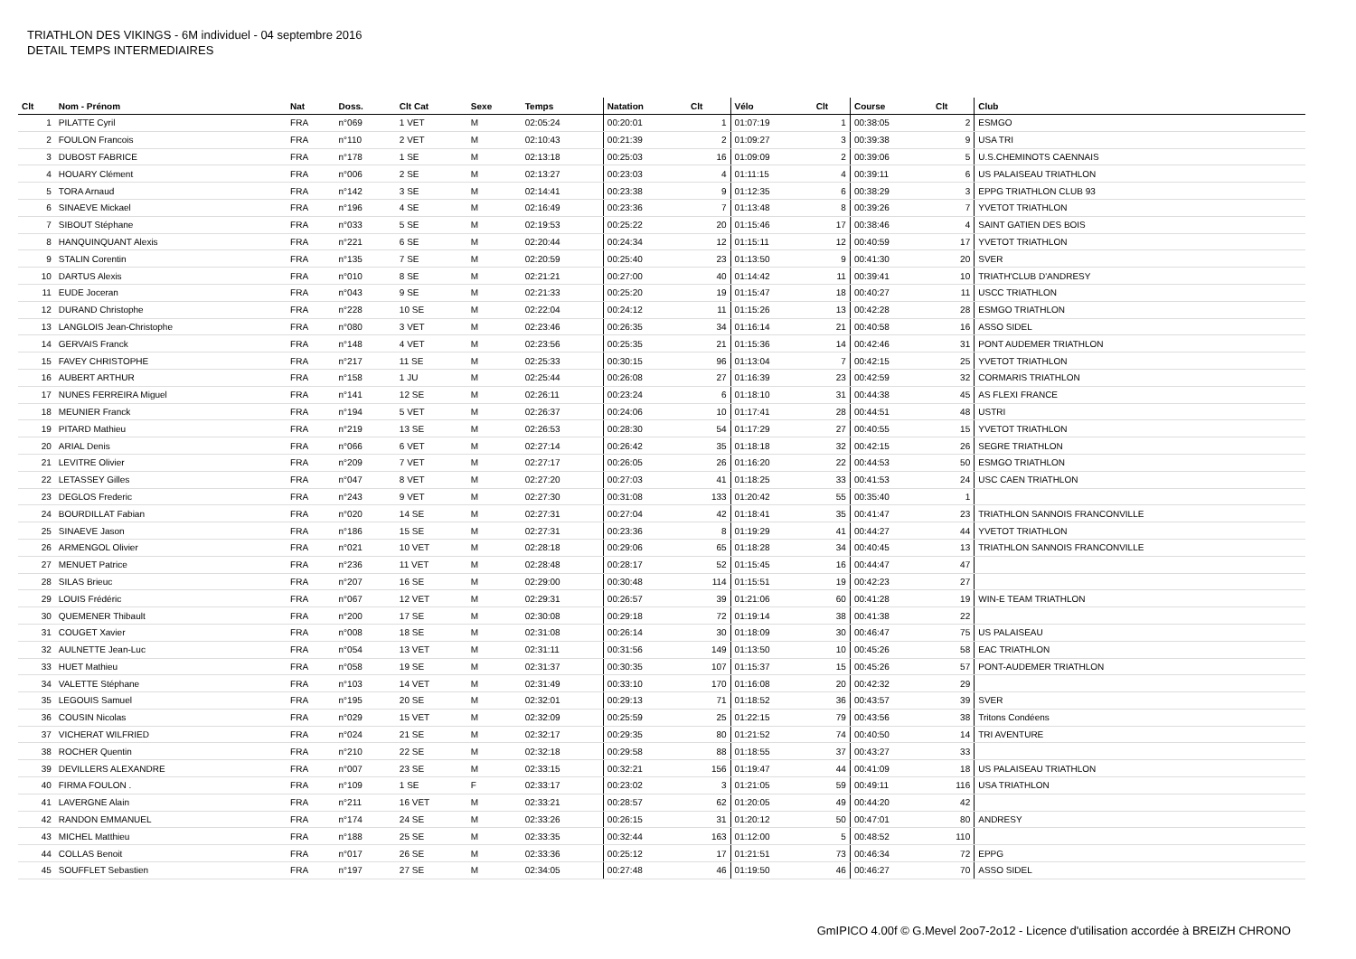TRIATHLON DES VIKINGS - 6M individuel - 04 septembre 2016
DETAIL TEMPS INTERMEDIAIRES
| Clt | Nom - Prénom | Nat | Doss. | Clt Cat | Sexe | Temps | Natation | Clt | Vélo | Clt | Course | Clt | Club |
| --- | --- | --- | --- | --- | --- | --- | --- | --- | --- | --- | --- | --- | --- |
| 1 | PILATTE Cyril | FRA | n°069 | 1 VET | M | 02:05:24 | 00:20:01 | 1 | 01:07:19 | 1 | 00:38:05 | 2 | ESMGO |
| 2 | FOULON Francois | FRA | n°110 | 2 VET | M | 02:10:43 | 00:21:39 | 2 | 01:09:27 | 3 | 00:39:38 | 9 | USA TRI |
| 3 | DUBOST FABRICE | FRA | n°178 | 1 SE | M | 02:13:18 | 00:25:03 | 16 | 01:09:09 | 2 | 00:39:06 | 5 | U.S.CHEMINOTS CAENNAIS |
| 4 | HOUARY Clément | FRA | n°006 | 2 SE | M | 02:13:27 | 00:23:03 | 4 | 01:11:15 | 4 | 00:39:11 | 6 | US PALAISEAU TRIATHLON |
| 5 | TORA Arnaud | FRA | n°142 | 3 SE | M | 02:14:41 | 00:23:38 | 9 | 01:12:35 | 6 | 00:38:29 | 3 | EPPG TRIATHLON CLUB 93 |
| 6 | SINAEVE Mickael | FRA | n°196 | 4 SE | M | 02:16:49 | 00:23:36 | 7 | 01:13:48 | 8 | 00:39:26 | 7 | YVETOT TRIATHLON |
| 7 | SIBOUT Stéphane | FRA | n°033 | 5 SE | M | 02:19:53 | 00:25:22 | 20 | 01:15:46 | 17 | 00:38:46 | 4 | SAINT GATIEN DES BOIS |
| 8 | HANQUINQUANT Alexis | FRA | n°221 | 6 SE | M | 02:20:44 | 00:24:34 | 12 | 01:15:11 | 12 | 00:40:59 | 17 | YVETOT TRIATHLON |
| 9 | STALIN Corentin | FRA | n°135 | 7 SE | M | 02:20:59 | 00:25:40 | 23 | 01:13:50 | 9 | 00:41:30 | 20 | SVER |
| 10 | DARTUS Alexis | FRA | n°010 | 8 SE | M | 02:21:21 | 00:27:00 | 40 | 01:14:42 | 11 | 00:39:41 | 10 | TRIATH'CLUB D'ANDRESY |
| 11 | EUDE Joceran | FRA | n°043 | 9 SE | M | 02:21:33 | 00:25:20 | 19 | 01:15:47 | 18 | 00:40:27 | 11 | USCC TRIATHLON |
| 12 | DURAND Christophe | FRA | n°228 | 10 SE | M | 02:22:04 | 00:24:12 | 11 | 01:15:26 | 13 | 00:42:28 | 28 | ESMGO TRIATHLON |
| 13 | LANGLOIS Jean-Christophe | FRA | n°080 | 3 VET | M | 02:23:46 | 00:26:35 | 34 | 01:16:14 | 21 | 00:40:58 | 16 | ASSO SIDEL |
| 14 | GERVAIS Franck | FRA | n°148 | 4 VET | M | 02:23:56 | 00:25:35 | 21 | 01:15:36 | 14 | 00:42:46 | 31 | PONT AUDEMER TRIATHLON |
| 15 | FAVEY CHRISTOPHE | FRA | n°217 | 11 SE | M | 02:25:33 | 00:30:15 | 96 | 01:13:04 | 7 | 00:42:15 | 25 | YVETOT TRIATHLON |
| 16 | AUBERT ARTHUR | FRA | n°158 | 1 JU | M | 02:25:44 | 00:26:08 | 27 | 01:16:39 | 23 | 00:42:59 | 32 | CORMARIS TRIATHLON |
| 17 | NUNES FERREIRA Miguel | FRA | n°141 | 12 SE | M | 02:26:11 | 00:23:24 | 6 | 01:18:10 | 31 | 00:44:38 | 45 | AS FLEXI FRANCE |
| 18 | MEUNIER Franck | FRA | n°194 | 5 VET | M | 02:26:37 | 00:24:06 | 10 | 01:17:41 | 28 | 00:44:51 | 48 | USTRI |
| 19 | PITARD Mathieu | FRA | n°219 | 13 SE | M | 02:26:53 | 00:28:30 | 54 | 01:17:29 | 27 | 00:40:55 | 15 | YVETOT TRIATHLON |
| 20 | ARIAL Denis | FRA | n°066 | 6 VET | M | 02:27:14 | 00:26:42 | 35 | 01:18:18 | 32 | 00:42:15 | 26 | SEGRE TRIATHLON |
| 21 | LEVITRE Olivier | FRA | n°209 | 7 VET | M | 02:27:17 | 00:26:05 | 26 | 01:16:20 | 22 | 00:44:53 | 50 | ESMGO TRIATHLON |
| 22 | LETASSEY Gilles | FRA | n°047 | 8 VET | M | 02:27:20 | 00:27:03 | 41 | 01:18:25 | 33 | 00:41:53 | 24 | USC CAEN TRIATHLON |
| 23 | DEGLOS Frederic | FRA | n°243 | 9 VET | M | 02:27:30 | 00:31:08 | 133 | 01:20:42 | 55 | 00:35:40 | 1 | |
| 24 | BOURDILLAT Fabian | FRA | n°020 | 14 SE | M | 02:27:31 | 00:27:04 | 42 | 01:18:41 | 35 | 00:41:47 | 23 | TRIATHLON SANNOIS FRANCONVILLE |
| 25 | SINAEVE Jason | FRA | n°186 | 15 SE | M | 02:27:31 | 00:23:36 | 8 | 01:19:29 | 41 | 00:44:27 | 44 | YVETOT TRIATHLON |
| 26 | ARMENGOL Olivier | FRA | n°021 | 10 VET | M | 02:28:18 | 00:29:06 | 65 | 01:18:28 | 34 | 00:40:45 | 13 | TRIATHLON SANNOIS FRANCONVILLE |
| 27 | MENUET Patrice | FRA | n°236 | 11 VET | M | 02:28:48 | 00:28:17 | 52 | 01:15:45 | 16 | 00:44:47 | 47 | |
| 28 | SILAS Brieuc | FRA | n°207 | 16 SE | M | 02:29:00 | 00:30:48 | 114 | 01:15:51 | 19 | 00:42:23 | 27 | |
| 29 | LOUIS Frédéric | FRA | n°067 | 12 VET | M | 02:29:31 | 00:26:57 | 39 | 01:21:06 | 60 | 00:41:28 | 19 | WIN-E TEAM TRIATHLON |
| 30 | QUEMENER Thibault | FRA | n°200 | 17 SE | M | 02:30:08 | 00:29:18 | 72 | 01:19:14 | 38 | 00:41:38 | 22 | |
| 31 | COUGET Xavier | FRA | n°008 | 18 SE | M | 02:31:08 | 00:26:14 | 30 | 01:18:09 | 30 | 00:46:47 | 75 | US PALAISEAU |
| 32 | AULNETTE Jean-Luc | FRA | n°054 | 13 VET | M | 02:31:11 | 00:31:56 | 149 | 01:13:50 | 10 | 00:45:26 | 58 | EAC TRIATHLON |
| 33 | HUET Mathieu | FRA | n°058 | 19 SE | M | 02:31:37 | 00:30:35 | 107 | 01:15:37 | 15 | 00:45:26 | 57 | PONT-AUDEMER TRIATHLON |
| 34 | VALETTE Stéphane | FRA | n°103 | 14 VET | M | 02:31:49 | 00:33:10 | 170 | 01:16:08 | 20 | 00:42:32 | 29 | |
| 35 | LEGOUIS Samuel | FRA | n°195 | 20 SE | M | 02:32:01 | 00:29:13 | 71 | 01:18:52 | 36 | 00:43:57 | 39 | SVER |
| 36 | COUSIN Nicolas | FRA | n°029 | 15 VET | M | 02:32:09 | 00:25:59 | 25 | 01:22:15 | 79 | 00:43:56 | 38 | Tritons Condéens |
| 37 | VICHERAT WILFRIED | FRA | n°024 | 21 SE | M | 02:32:17 | 00:29:35 | 80 | 01:21:52 | 74 | 00:40:50 | 14 | TRI AVENTURE |
| 38 | ROCHER Quentin | FRA | n°210 | 22 SE | M | 02:32:18 | 00:29:58 | 88 | 01:18:55 | 37 | 00:43:27 | 33 | |
| 39 | DEVILLERS ALEXANDRE | FRA | n°007 | 23 SE | M | 02:33:15 | 00:32:21 | 156 | 01:19:47 | 44 | 00:41:09 | 18 | US PALAISEAU TRIATHLON |
| 40 | FIRMA FOULON . | FRA | n°109 | 1 SE | F | 02:33:17 | 00:23:02 | 3 | 01:21:05 | 59 | 00:49:11 | 116 | USA TRIATHLON |
| 41 | LAVERGNE Alain | FRA | n°211 | 16 VET | M | 02:33:21 | 00:28:57 | 62 | 01:20:05 | 49 | 00:44:20 | 42 | |
| 42 | RANDON EMMANUEL | FRA | n°174 | 24 SE | M | 02:33:26 | 00:26:15 | 31 | 01:20:12 | 50 | 00:47:01 | 80 | ANDRESY |
| 43 | MICHEL Matthieu | FRA | n°188 | 25 SE | M | 02:33:35 | 00:32:44 | 163 | 01:12:00 | 5 | 00:48:52 | 110 | |
| 44 | COLLAS Benoit | FRA | n°017 | 26 SE | M | 02:33:36 | 00:25:12 | 17 | 01:21:51 | 73 | 00:46:34 | 72 | EPPG |
| 45 | SOUFFLET Sebastien | FRA | n°197 | 27 SE | M | 02:34:05 | 00:27:48 | 46 | 01:19:50 | 46 | 00:46:27 | 70 | ASSO SIDEL |
GmIPICO 4.00f © G.Mevel 2oo7-2o12 - Licence d'utilisation accordée à BREIZH CHRONO